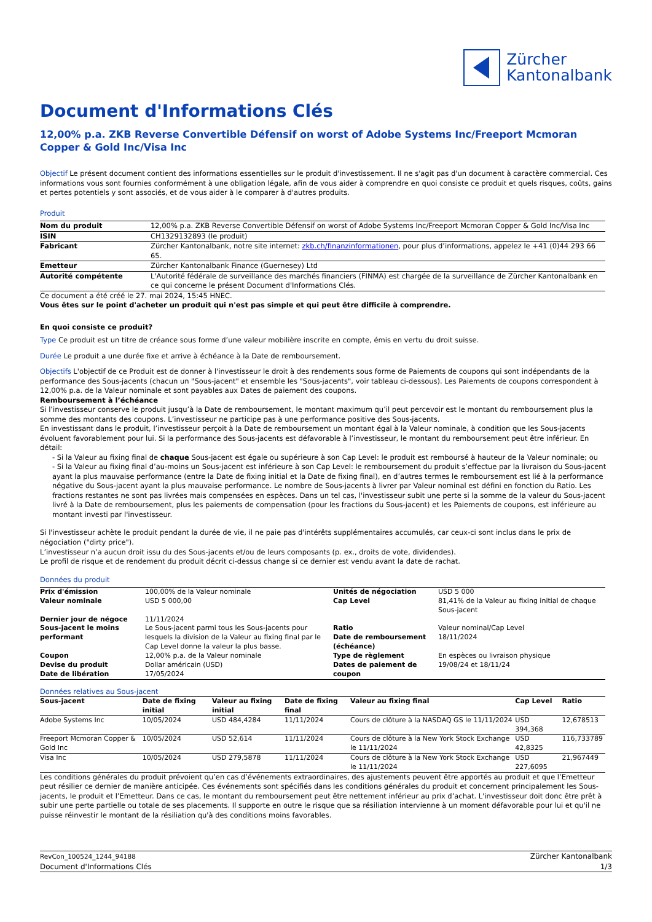Zürcher
Kantonalbank
Document d'Informations Clés
12,00% p.a. ZKB Reverse Convertible Défensif on worst of Adobe Systems Inc/Freeport Mcmoran Copper & Gold Inc/Visa Inc
Objectif Le présent document contient des informations essentielles sur le produit d'investissement. Il ne s'agit pas d'un document à caractère commercial. Ces informations vous sont fournies conformément à une obligation légale, afin de vous aider à comprendre en quoi consiste ce produit et quels risques, coûts, gains et pertes potentiels y sont associés, et de vous aider à le comparer à d'autres produits.
Produit
| Nom du produit | 12,00% p.a. ZKB Reverse Convertible Défensif on worst of Adobe Systems Inc/Freeport Mcmoran Copper & Gold Inc/Visa Inc |
| ISIN | CH1329132893 (le produit) |
| Fabricant | Zürcher Kantonalbank, notre site internet: zkb.ch/finanzinformationen , pour plus d’informations, appelez le +41 (0)44 293 66 65. |
| Emetteur | Zürcher Kantonalbank Finance (Guernesey) Ltd |
| Autorité compétente | L'Autorité fédérale de surveillance des marchés financiers (FINMA) est chargée de la surveillance de Zürcher Kantonalbank en ce qui concerne le présent Document d'Informations Clés. |
Ce document a été créé le 27. mai 2024, 15:45 HNEC.
Vous êtes sur le point d'acheter un produit qui n'est pas simple et qui peut être difficile à comprendre.
En quoi consiste ce produit?
Type Ce produit est un titre de créance sous forme d’une valeur mobilière inscrite en compte, émis en vertu du droit suisse.
Durée Le produit a une durée fixe et arrive à échéance à la Date de remboursement.
Objectifs L'objectif de ce Produit est de donner à l'investisseur le droit à des rendements sous forme de Paiements de coupons qui sont indépendants de la performance des Sous-jacents (chacun un "Sous-jacent" et ensemble les "Sous-jacents", voir tableau ci-dessous). Les Paiements de coupons correspondent à 12,00% p.a. de la Valeur nominale et sont payables aux Dates de paiement des coupons.
Remboursement à l’échéance
Si l’investisseur conserve le produit jusqu’à la Date de remboursement, le montant maximum qu’il peut percevoir est le montant du remboursement plus la somme des montants des coupons. L’investisseur ne participe pas à une performance positive des Sous-jacents.
En investissant dans le produit, l’investisseur perçoit à la Date de remboursement un montant égal à la Valeur nominale, à condition que les Sous-jacents évoluent favorablement pour lui. Si la performance des Sous-jacents est défavorable à l’investisseur, le montant du remboursement peut être inférieur. En détail:
- Si la Valeur au fixing final de chaque Sous-jacent est égale ou supérieure à son Cap Level: le produit est remboursé à hauteur de la Valeur nominale; ou
- Si la Valeur au fixing final d’au-moins un Sous-jacent est inférieure à son Cap Level: le remboursement du produit s’effectue par la livraison du Sous-jacent ayant la plus mauvaise performance (entre la Date de fixing initial et la Date de fixing final), en d’autres termes le remboursement est lié à la performance négative du Sous-jacent ayant la plus mauvaise performance. Le nombre de Sous-jacents à livrer par Valeur nominal est défini en fonction du Ratio. Les fractions restantes ne sont pas livrées mais compensées en espèces. Dans un tel cas, l'investisseur subit une perte si la somme de la valeur du Sous-jacent livré à la Date de remboursement, plus les paiements de compensation (pour les fractions du Sous-jacent) et les Paiements de coupons, est inférieure au montant investi par l'investisseur.
Si l'investisseur achète le produit pendant la durée de vie, il ne paie pas d'intérêts supplémentaires accumulés, car ceux-ci sont inclus dans le prix de négociation ("dirty price").
L’investisseur n’a aucun droit issu du des Sous-jacents et/ou de leurs composants (p. ex., droits de vote, dividendes).
Le profil de risque et de rendement du produit décrit ci-dessus change si ce dernier est vendu avant la date de rachat.
Données du produit
| Prix d'émission | 100,00% de la Valeur nominale | Unités de négociation | USD 5 000 |
| Valeur nominale | USD 5 000,00 | Cap Level | 81,41% de la Valeur au fixing initial de chaque Sous-jacent |
| Dernier jour de négoce | 11/11/2024 | | |
| Sous-jacent le moins performant | Le Sous-jacent parmi tous les Sous-jacents pour lesquels la division de la Valeur au fixing final par le Cap Level donne la valeur la plus basse. | Ratio Date de remboursement (échéance) | Valeur nominal/Cap Level 18/11/2024 |
| Coupon | 12,00% p.a. de la Valeur nominale | Type de règlement | En espèces ou livraison physique |
| Devise du produit Date de libération | Dollar américain (USD) 17/05/2024 | Dates de paiement de coupon | 19/08/24 et 18/11/24 |
Données relatives au Sous-jacent
| Sous-jacent | Date de fixing initial | Valeur au fixing initial | Date de fixing final | Valeur au fixing final | Cap Level | Ratio |
| --- | --- | --- | --- | --- | --- | --- |
| Adobe Systems Inc | 10/05/2024 | USD 484,4284 | 11/11/2024 | Cours de clôture à la NASDAQ GS le 11/11/2024 | USD 394,368 | 12,678513 |
| Freeport Mcmoran Copper & Gold Inc | 10/05/2024 | USD 52,614 | 11/11/2024 | Cours de clôture à la New York Stock Exchange le 11/11/2024 | USD 42,8325 | 116,733789 |
| Visa Inc | 10/05/2024 | USD 279,5878 | 11/11/2024 | Cours de clôture à la New York Stock Exchange le 11/11/2024 | USD 227,6095 | 21,967449 |
Les conditions générales du produit prévoient qu’en cas d’événements extraordinaires, des ajustements peuvent être apportés au produit et que l’Emetteur peut résilier ce dernier de manière anticipée. Ces événements sont spécifiés dans les conditions générales du produit et concernent principalement les Sous-jacents, le produit et l’Emetteur. Dans ce cas, le montant du remboursement peut être nettement inférieur au prix d’achat. L'investisseur doit donc être prêt à subir une perte partielle ou totale de ses placements. Il supporte en outre le risque que sa résiliation intervienne à un moment défavorable pour lui et qu'il ne puisse réinvestir le montant de la résiliation qu'à des conditions moins favorables.
RevCon_100524_1244_94188
Document d'Informations Clés
Zürcher Kantonalbank
1/3